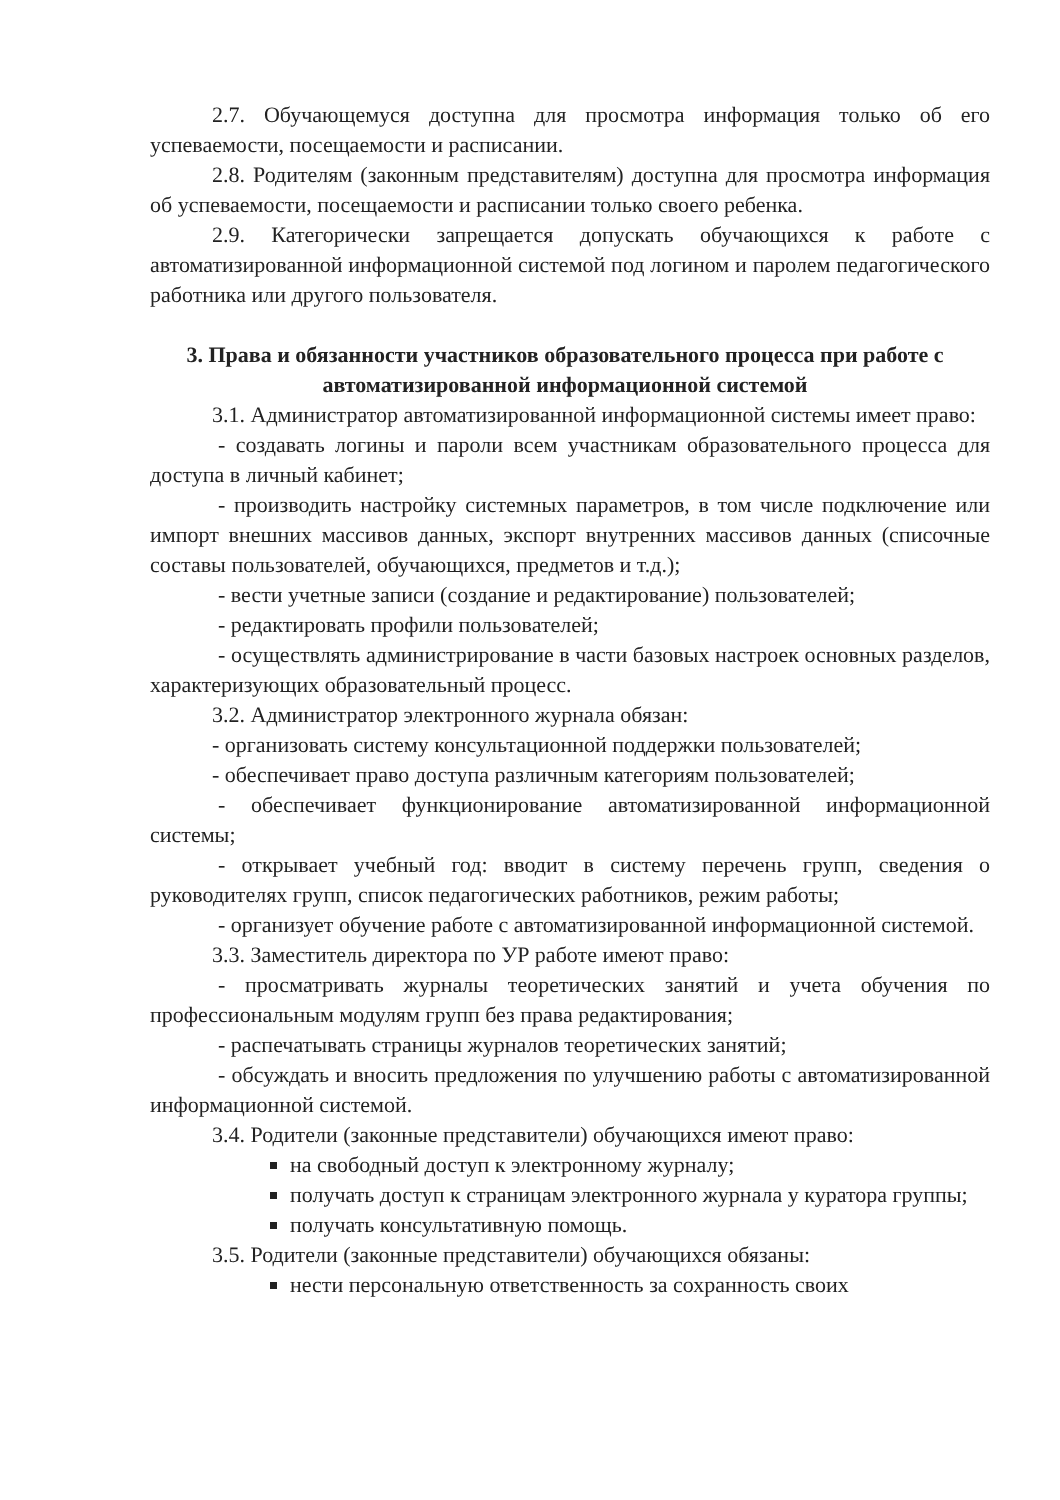2.7. Обучающемуся доступна для просмотра информация только об его успеваемости, посещаемости и расписании.
2.8. Родителям (законным представителям) доступна для просмотра информация об успеваемости, посещаемости и расписании только своего ребенка.
2.9. Категорически запрещается допускать обучающихся к работе с автоматизированной информационной системой под логином и паролем педагогического работника или другого пользователя.
3. Права и обязанности участников образовательного процесса при работе с автоматизированной информационной системой
3.1. Администратор автоматизированной информационной системы имеет право:
- создавать логины и пароли всем участникам образовательного процесса для доступа в личный кабинет;
- производить настройку системных параметров, в том числе подключение или импорт внешних массивов данных, экспорт внутренних массивов данных (списочные составы пользователей, обучающихся, предметов и т.д.);
- вести учетные записи (создание и редактирование) пользователей;
- редактировать профили пользователей;
- осуществлять администрирование в части базовых настроек основных разделов, характеризующих образовательный процесс.
3.2. Администратор электронного журнала обязан:
- организовать систему консультационной поддержки пользователей;
- обеспечивает право доступа различным категориям пользователей;
- обеспечивает функционирование автоматизированной информационной системы;
- открывает учебный год: вводит в систему перечень групп, сведения о руководителях групп, список педагогических работников, режим работы;
- организует обучение работе с автоматизированной информационной системой.
3.3. Заместитель директора по УР работе имеют право:
- просматривать журналы теоретических занятий и учета обучения по профессиональным модулям групп без права редактирования;
- распечатывать страницы журналов теоретических занятий;
- обсуждать и вносить предложения по улучшению работы с автоматизированной информационной системой.
3.4. Родители (законные представители) обучающихся имеют право:
на свободный доступ к электронному журналу;
получать доступ к страницам электронного журнала у куратора группы;
получать консультативную помощь.
3.5. Родители (законные представители) обучающихся обязаны:
нести персональную ответственность за сохранность своих